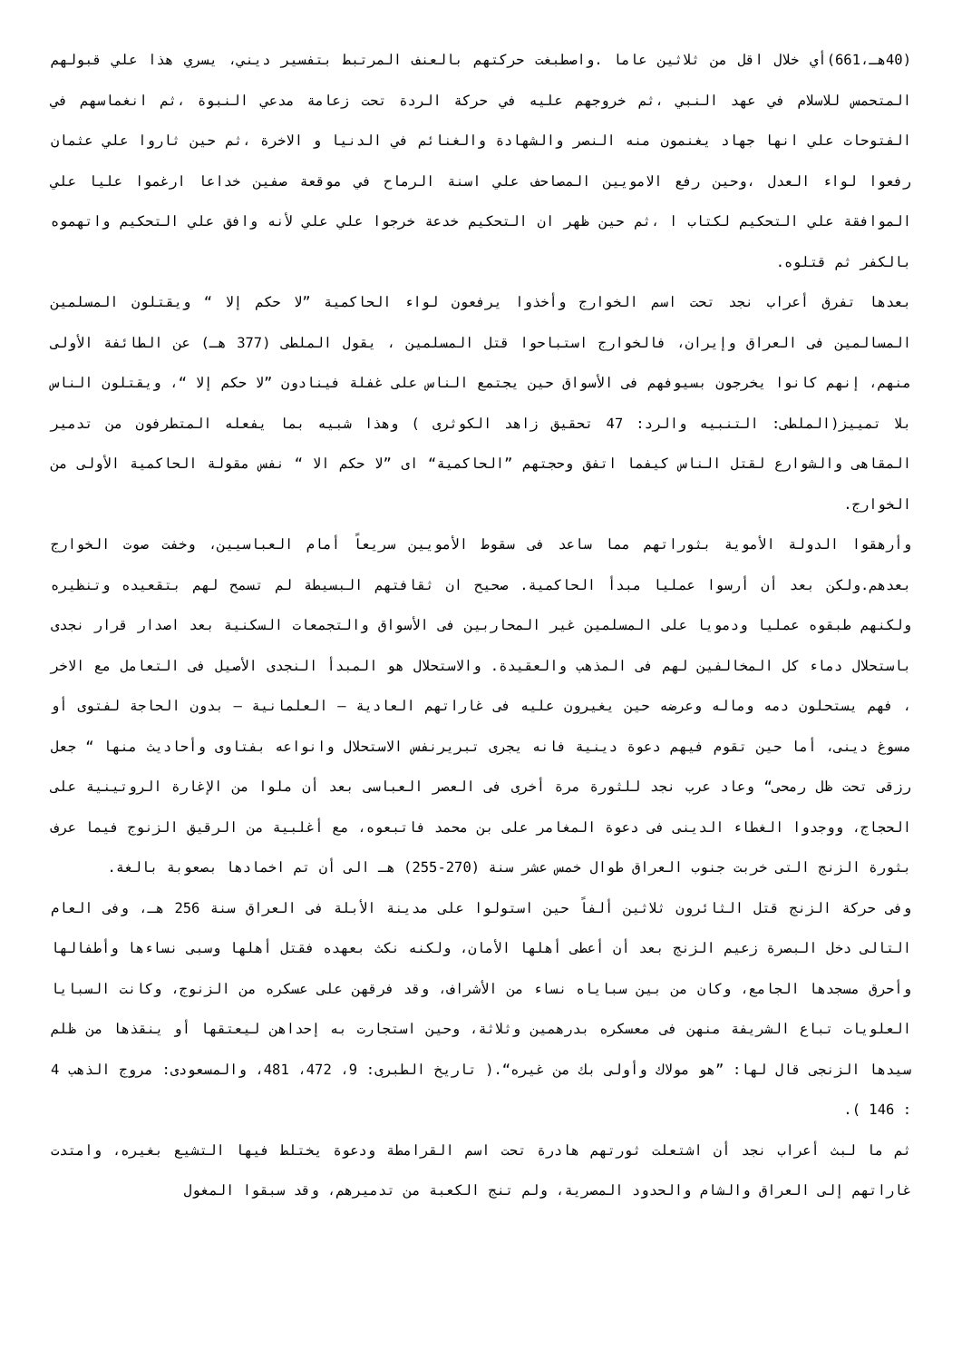(40هـ،661)أي خلال اقل من ثلاثين عاما .واصطبغت حركتهم بالعنف المرتبط بتفسير ديني، يسري هذا علي قبولهم المتحمس للاسلام في عهد النبي ،ثم خروجهم عليه في حركة الردة تحت زعامة مدعي النبوة ،ثم انغماسهم في الفتوحات علي انها جهاد يغنمون منه النصر والشهادة والغنائم في الدنيا و الاخرة ،ثم حين ثاروا علي عثمان رفعوا لواء العدل ،وحين رفع الامويين المصاحف علي اسنة الرماح في موقعة صفين خداعا ارغموا عليا علي الموافقة علي التحكيم لكتاب ا ،ثم حين ظهر ان التحكيم خدعة خرجوا علي علي لأنه وافق علي التحكيم واتهموه بالكفر ثم قتلوه.
بعدها تفرق أعراب نجد تحت اسم الخوارج وأخذوا يرفعون لواء الحاكمية ”لا حكم إلا “ ويقتلون المسلمين المسالمين فى العراق وإيران، فالخوارج استباحوا قتل المسلمين ، يقول الملطى (377 هـ) عن الطائفة الأولى منهم، إنهم كانوا يخرجون بسيوفهم فى الأسواق حين يجتمع الناس على غفلة فينادون ”لا حكم إلا “، ويقتلون الناس بلا تمييز(الملطى: التنبيه والرد: 47 تحقيق زاهد الكوثرى ) وهذا شبيه بما يفعله المتطرفون من تدمير المقاهى والشوارع لقتل الناس كيفما اتفق وحجتهم ”الحاكمية“ اى ”لا حكم الا “ نفس مقولة الحاكمية الأولى من الخوارج.
وأرهقوا الدولة الأموية بثوراتهم مما ساعد فى سقوط الأمويين سريعاً أمام العباسيين، وخفت صوت الخوارج بعدهم.ولكن بعد أن أرسوا عمليا مبدأ الحاكمية. صحيح ان ثقافتهم البسيطة لم تسمح لهم بتقعيده وتنظيره ولكنهم طبقوه عمليا ودمويا على المسلمين غير المحاربين فى الأسواق والتجمعات السكنية بعد اصدار قرار نجدى باستحلال دماء كل المخالفين لهم فى المذهب والعقيدة. والاستحلال هو المبدأ النجدى الأصيل فى التعامل مع الاخر ، فهم يستحلون دمه وماله وعرضه حين يغيرون عليه فى غاراتهم العادية – العلمانية – بدون الحاجة لفتوى أو مسوغ دينى، أما حين تقوم فيهم دعوة دينية فانه يجرى تبريرنفس الاستحلال وانواعه بفتاوى وأحاديث منها “ جعل رزقى تحت ظل رمحى“ وعاد عرب نجد للثورة مرة أخرى فى العصر العباسى بعد أن ملوا من الإغارة الروتينية على الحجاج، ووجدوا الغطاء الدينى فى دعوة المغامر على بن محمد فاتبعوه، مع أغلبية من الرقيق الزنوج فيما عرف بثورة الزنج التى خربت جنوب العراق طوال خمس عشر سنة (270-255) هـ الى أن تم اخمادها بصعوبة بالغة.
وفى حركة الزنج قتل الثائرون ثلاثين ألفاً حين استولوا على مدينة الأبلة فى العراق سنة 256 هـ، وفى العام التالى دخل البصرة زعيم الزنج بعد أن أعطى أهلها الأمان، ولكنه نكث بعهده فقتل أهلها وسبى نساءها وأطفالها وأحرق مسجدها الجامع، وكان من بين سباياه نساء من الأشراف، وقد فرقهن على عسكره من الزنوج، وكانت السبايا العلويات تباع الشريفة منهن فى معسكره بدرهمين وثلاثة، وحين استجارت به إحداهن ليعتقها أو ينقذها من ظلم سيدها الزنجى قال لها: ”هو مولاك وأولى بك من غيره“.( تاريخ الطبرى: 9، 472، 481، والمسعودى: مروج الذهب 4 : 146 ).
ثم ما لبث أعراب نجد أن اشتعلت ثورتهم هادرة تحت اسم القرامطة ودعوة يختلط فيها التشيع بغيره، وامتدت غاراتهم إلى العراق والشام والحدود المصرية، ولم تنج الكعبة من تدميرهم، وقد سبقوا المغول